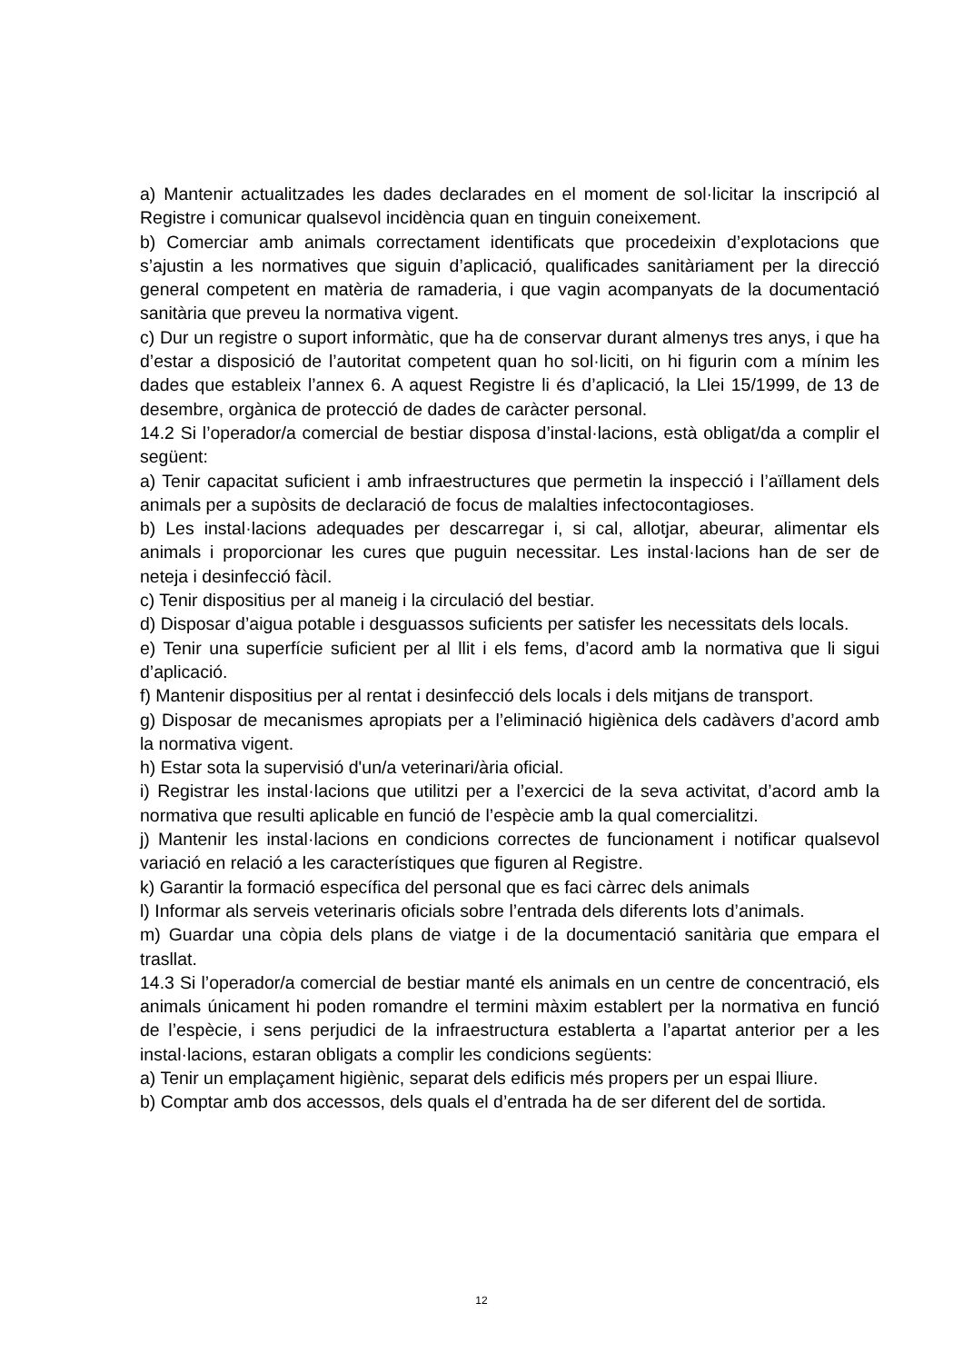a) Mantenir actualitzades les dades declarades en el moment de sol·licitar la inscripció al Registre i comunicar qualsevol incidència quan en tinguin coneixement.
b) Comerciar amb animals correctament identificats que procedeixin d’explotacions que s’ajustin a les normatives que siguin d’aplicació, qualificades sanitàriament per la direcció general competent en matèria de ramaderia, i que vagin acompanyats de la documentació sanitària que preveu la normativa vigent.
c) Dur un registre o suport informàtic, que ha de conservar durant almenys tres anys, i que ha d’estar a disposició de l’autoritat competent quan ho sol·liciti, on hi figurin com a mínim les dades que estableix l’annex 6. A aquest Registre li és d’aplicació, la Llei 15/1999, de 13 de desembre, orgànica de protecció de dades de caràcter personal.
14.2 Si l’operador/a comercial de bestiar disposa d’instal·lacions, està obligat/da a complir el següent:
a) Tenir capacitat suficient i amb infraestructures que permetin la inspecció i l’aïllament dels animals per a supòsits de declaració de focus de malalties infectocontagioses.
b) Les instal·lacions adequades per descarregar i, si cal, allotjar, abeurar, alimentar els animals i proporcionar les cures que puguin necessitar. Les instal·lacions han de ser de neteja i desinfecció fàcil.
c) Tenir dispositius per al maneig i la circulació del bestiar.
d) Disposar d’aigua potable i desguassos suficients per satisfer les necessitats dels locals.
e) Tenir una superfície suficient per al llit i els fems, d’acord amb la normativa que li sigui d’aplicació.
f) Mantenir dispositius per al rentat i desinfecció dels locals i dels mitjans de transport.
g) Disposar de mecanismes apropiats per a l’eliminació higiènica dels cadàvers d’acord amb la normativa vigent.
h) Estar sota la supervisió d'un/a veterinari/ària oficial.
i) Registrar les instal·lacions que utilitzi per a l’exercici de la seva activitat, d’acord amb la normativa que resulti aplicable en funció de l’espècie amb la qual comercialitzi.
j) Mantenir les instal·lacions en condicions correctes de funcionament i notificar qualsevol variació en relació a les característiques que figuren al Registre.
k) Garantir la formació específica del personal que es faci càrrec dels animals
l) Informar als serveis veterinaris oficials sobre l’entrada dels diferents lots d’animals.
m) Guardar una còpia dels plans de viatge i de la documentació sanitària que empara el trasllat.
14.3 Si l’operador/a comercial de bestiar manté els animals en un centre de concentració, els animals únicament hi poden romandre el termini màxim establert per la normativa en funció de l’espècie, i sens perjudici de la infraestructura establerta a l’apartat anterior per a les instal·lacions, estaran obligats a complir les condicions següents:
a) Tenir un emplaçament higiènic, separat dels edificis més propers per un espai lliure.
b) Comptar amb dos accessos, dels quals el d’entrada ha de ser diferent del de sortida.
12